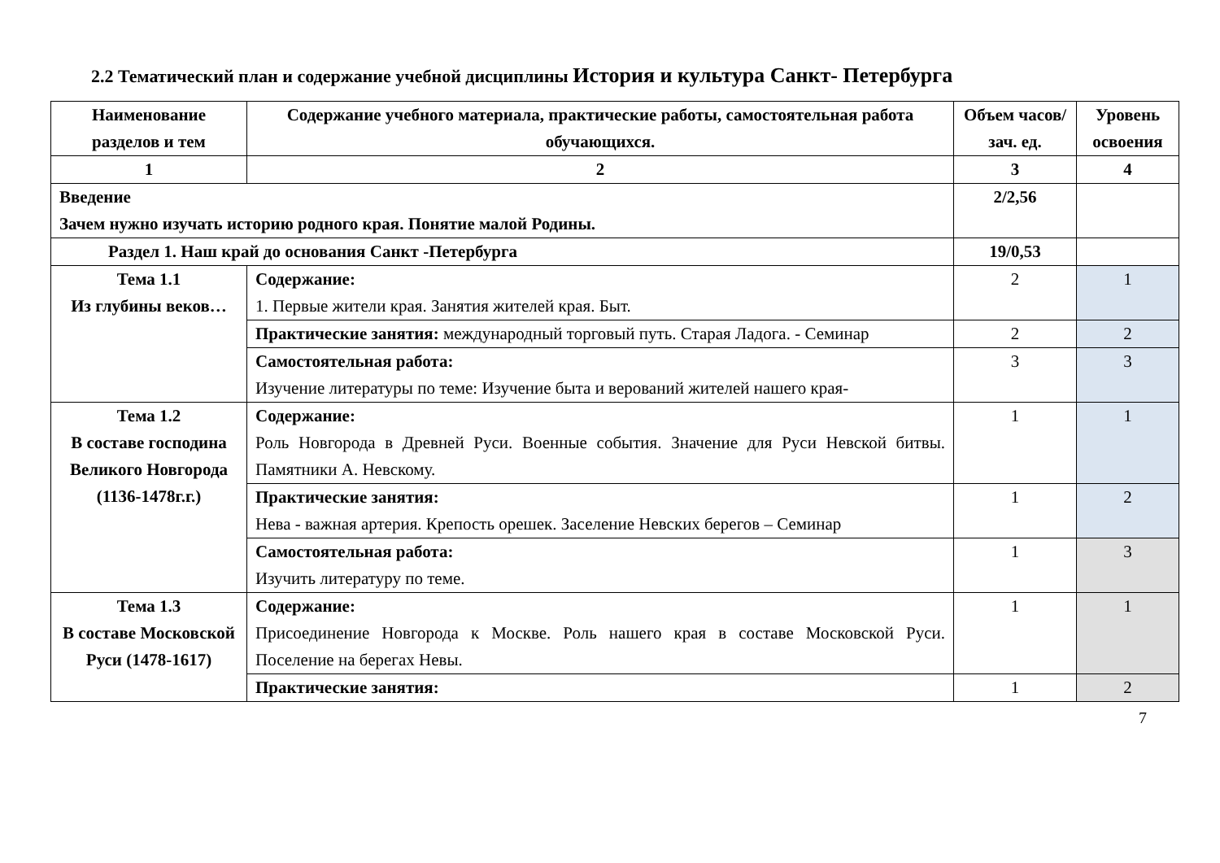2.2 Тематический план и содержание учебной дисциплины История и культура Санкт- Петербурга
| Наименование разделов и тем | Содержание учебного материала, практические работы, самостоятельная работа обучающихся. | Объем часов/зач. ед. | Уровень освоения |
| --- | --- | --- | --- |
| 1 | 2 | 3 | 4 |
| Введение Зачем нужно изучать историю родного края. Понятие малой Родины. | | 2/2,56 | |
| Раздел 1. Наш край до основания Санкт -Петербурга | | 19/0,53 | |
| Тема 1.1 Из глубины веков… | Содержание: 1. Первые жители края. Занятия жителей края. Быт. | 2 | 1 |
| | Практические занятия: международный торговый путь. Старая Ладога. - Семинар | 2 | 2 |
| | Самостоятельная работа: Изучение литературы по теме: Изучение быта и верований жителей нашего края- | 3 | 3 |
| Тема 1.2 В составе господина Великого Новгорода (1136-1478г.г.) | Содержание: Роль Новгорода в Древней Руси. Военные события. Значение для Руси Невской битвы. Памятники А. Невскому. | 1 | 1 |
| | Практические занятия: Нева - важная артерия. Крепость орешек. Заселение Невских берегов – Семинар | 1 | 2 |
| | Самостоятельная работа: Изучить литературу по теме. | 1 | 3 |
| Тема 1.3 В составе Московской Руси (1478-1617) | Содержание: Присоединение Новгорода к Москве. Роль нашего края в составе Московской Руси. Поселение на берегах Невы. | 1 | 1 |
| | Практические занятия: | 1 | 2 |
7